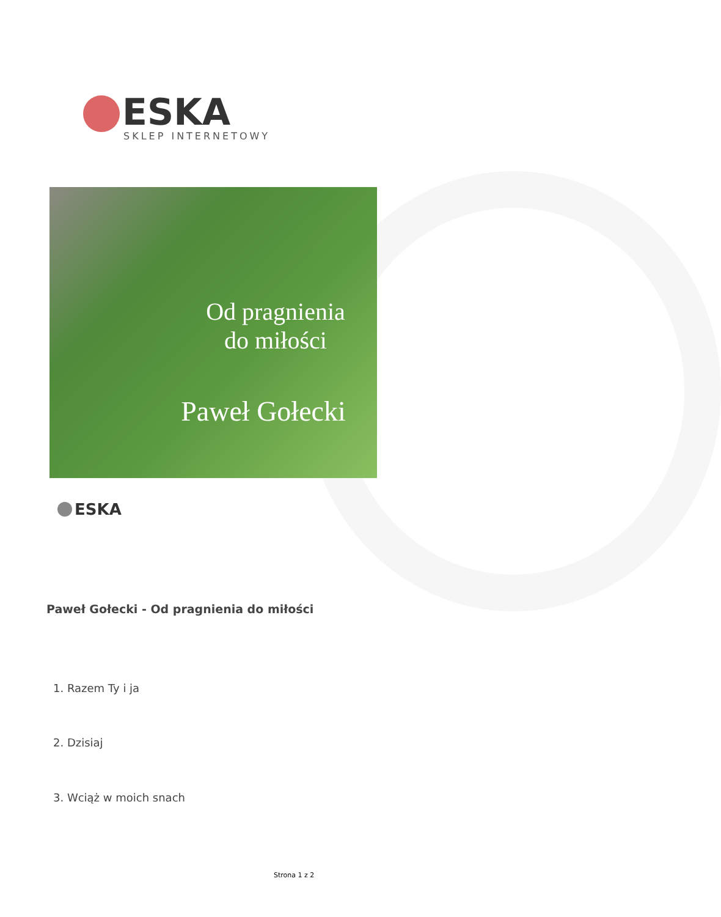ESKA
SKLEP INTERNETOWY
Od pragnienia
do miłości
Paweł Gołecki
ESKA
Paweł Gołecki - Od pragnienia do miłości
1. Razem Ty i ja
2. Dzisiaj
3. Wciąż w moich snach
Strona 1 z 2